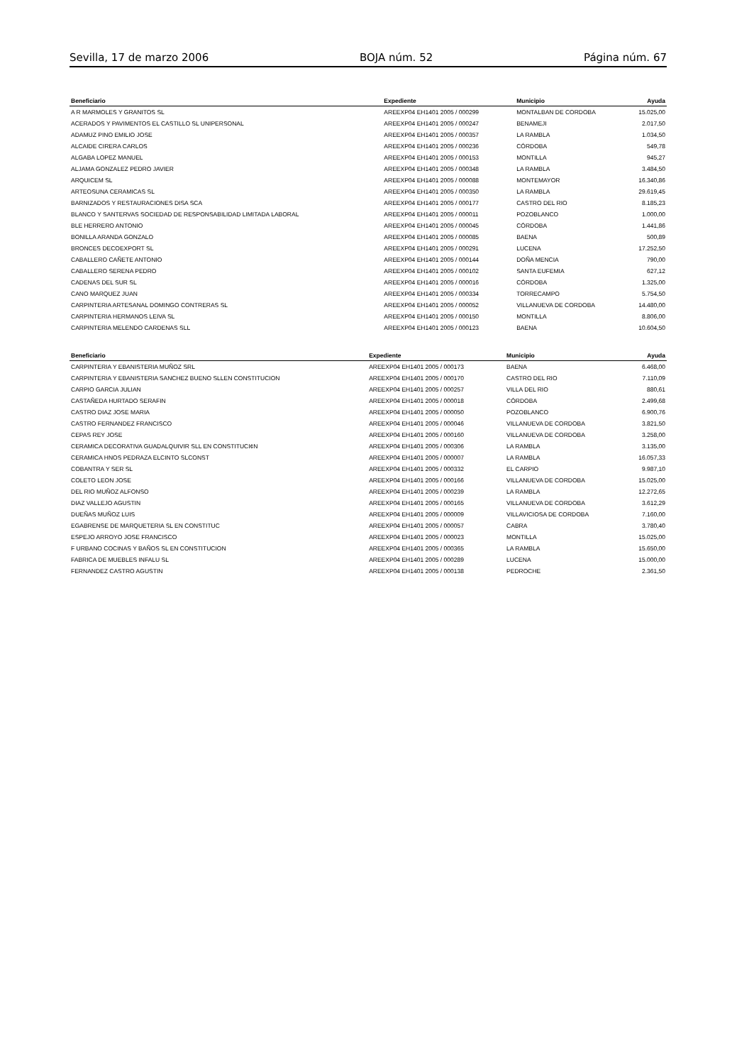Sevilla, 17 de marzo 2006 BOJA núm. 52 Página núm. 67
| Beneficiario | Expediente | Municipio | Ayuda |
| --- | --- | --- | --- |
| A R MARMOLES Y GRANITOS SL | AREEXP04 EH1401 2005 / 000299 | MONTALBAN DE CORDOBA | 15.025,00 |
| ACERADOS Y PAVIMENTOS EL CASTILLO SL UNIPERSONAL | AREEXP04 EH1401 2005 / 000247 | BENAMEJI | 2.017,50 |
| ADAMUZ PINO EMILIO JOSE | AREEXP04 EH1401 2005 / 000357 | LA RAMBLA | 1.034,50 |
| ALCAIDE CIRERA CARLOS | AREEXP04 EH1401 2005 / 000236 | CÓRDOBA | 549,78 |
| ALGABA LOPEZ MANUEL | AREEXP04 EH1401 2005 / 000153 | MONTILLA | 945,27 |
| ALJAMA GONZALEZ PEDRO JAVIER | AREEXP04 EH1401 2005 / 000348 | LA RAMBLA | 3.484,50 |
| ARQUICEM SL | AREEXP04 EH1401 2005 / 000088 | MONTEMAYOR | 16.340,86 |
| ARTEOSUNA CERAMICAS SL | AREEXP04 EH1401 2005 / 000350 | LA RAMBLA | 29.619,45 |
| BARNIZADOS Y RESTAURACIONES DISA SCA | AREEXP04 EH1401 2005 / 000177 | CASTRO DEL RIO | 8.185,23 |
| BLANCO Y SANTERVAS SOCIEDAD DE RESPONSABILIDAD LIMITADA LABORAL | AREEXP04 EH1401 2005 / 000011 | POZOBLANCO | 1.000,00 |
| BLE HERRERO ANTONIO | AREEXP04 EH1401 2005 / 000045 | CÓRDOBA | 1.441,86 |
| BONILLA ARANDA GONZALO | AREEXP04 EH1401 2005 / 000085 | BAENA | 500,89 |
| BRONCES DECOEXPORT SL | AREEXP04 EH1401 2005 / 000291 | LUCENA | 17.252,50 |
| CABALLERO CAÑETE ANTONIO | AREEXP04 EH1401 2005 / 000144 | DOÑA MENCIA | 790,00 |
| CABALLERO SERENA PEDRO | AREEXP04 EH1401 2005 / 000102 | SANTA EUFEMIA | 627,12 |
| CADENAS DEL SUR SL | AREEXP04 EH1401 2005 / 000016 | CÓRDOBA | 1.325,00 |
| CANO MARQUEZ JUAN | AREEXP04 EH1401 2005 / 000334 | TORRECAMPO | 5.754,50 |
| CARPINTERIA ARTESANAL DOMINGO CONTRERAS SL | AREEXP04 EH1401 2005 / 000052 | VILLANUEVA DE CORDOBA | 14.480,00 |
| CARPINTERIA HERMANOS LEIVA SL | AREEXP04 EH1401 2005 / 000150 | MONTILLA | 8.806,00 |
| CARPINTERIA MELENDO CARDENAS SLL | AREEXP04 EH1401 2005 / 000123 | BAENA | 10.604,50 |
| Beneficiario | Expediente | Municipio | Ayuda |
| --- | --- | --- | --- |
| CARPINTERIA Y EBANISTERIA MUÑOZ SRL | AREEXP04 EH1401 2005 / 000173 | BAENA | 6.468,00 |
| CARPINTERIA Y EBANISTERIA SANCHEZ BUENO SLLEN CONSTITUCION | AREEXP04 EH1401 2005 / 000170 | CASTRO DEL RIO | 7.110,09 |
| CARPIO GARCIA JULIAN | AREEXP04 EH1401 2005 / 000257 | VILLA DEL RIO | 880,61 |
| CASTAÑEDA HURTADO SERAFIN | AREEXP04 EH1401 2005 / 000018 | CÓRDOBA | 2.499,68 |
| CASTRO DIAZ JOSE MARIA | AREEXP04 EH1401 2005 / 000050 | POZOBLANCO | 6.900,76 |
| CASTRO FERNANDEZ FRANCISCO | AREEXP04 EH1401 2005 / 000046 | VILLANUEVA DE CORDOBA | 3.821,50 |
| CEPAS REY JOSE | AREEXP04 EH1401 2005 / 000160 | VILLANUEVA DE CORDOBA | 3.258,00 |
| CERAMICA DECORATIVA GUADALQUIVIR SLL EN CONSTITUCI¢N | AREEXP04 EH1401 2005 / 000306 | LA RAMBLA | 3.135,00 |
| CERAMICA HNOS PEDRAZA ELCINTO SLCONST | AREEXP04 EH1401 2005 / 000007 | LA RAMBLA | 16.057,33 |
| COBANTRA Y SER SL | AREEXP04 EH1401 2005 / 000332 | EL CARPIO | 9.987,10 |
| COLETO LEON JOSE | AREEXP04 EH1401 2005 / 000166 | VILLANUEVA DE CORDOBA | 15.025,00 |
| DEL RIO MUÑOZ ALFONSO | AREEXP04 EH1401 2005 / 000239 | LA RAMBLA | 12.272,65 |
| DIAZ VALLEJO AGUSTIN | AREEXP04 EH1401 2005 / 000165 | VILLANUEVA DE CORDOBA | 3.612,29 |
| DUEÑAS MUÑOZ LUIS | AREEXP04 EH1401 2005 / 000009 | VILLAVICIOSA DE CORDOBA | 7.160,00 |
| EGABRENSE DE MARQUETERIA SL EN CONSTITUC | AREEXP04 EH1401 2005 / 000057 | CABRA | 3.780,40 |
| ESPEJO ARROYO JOSE FRANCISCO | AREEXP04 EH1401 2005 / 000023 | MONTILLA | 15.025,00 |
| F URBANO COCINAS Y BAÑOS SL EN CONSTITUCION | AREEXP04 EH1401 2005 / 000365 | LA RAMBLA | 15.650,00 |
| FABRICA DE MUEBLES INFALU SL | AREEXP04 EH1401 2005 / 000289 | LUCENA | 15.000,00 |
| FERNANDEZ CASTRO AGUSTIN | AREEXP04 EH1401 2005 / 000138 | PEDROCHE | 2.361,50 |